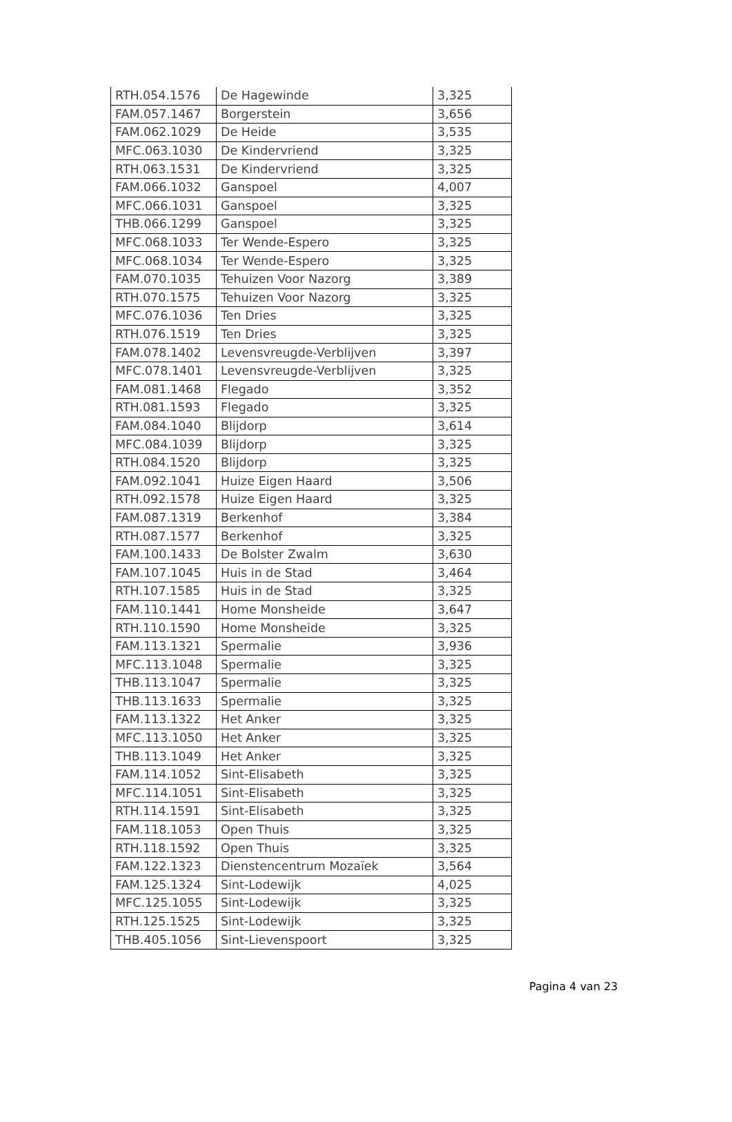| RTH.054.1576 | De Hagewinde | 3,325 |
| FAM.057.1467 | Borgerstein | 3,656 |
| FAM.062.1029 | De Heide | 3,535 |
| MFC.063.1030 | De Kindervriend | 3,325 |
| RTH.063.1531 | De Kindervriend | 3,325 |
| FAM.066.1032 | Ganspoel | 4,007 |
| MFC.066.1031 | Ganspoel | 3,325 |
| THB.066.1299 | Ganspoel | 3,325 |
| MFC.068.1033 | Ter Wende-Espero | 3,325 |
| MFC.068.1034 | Ter Wende-Espero | 3,325 |
| FAM.070.1035 | Tehuizen Voor Nazorg | 3,389 |
| RTH.070.1575 | Tehuizen Voor Nazorg | 3,325 |
| MFC.076.1036 | Ten Dries | 3,325 |
| RTH.076.1519 | Ten Dries | 3,325 |
| FAM.078.1402 | Levensvreugde-Verblijven | 3,397 |
| MFC.078.1401 | Levensvreugde-Verblijven | 3,325 |
| FAM.081.1468 | Flegado | 3,352 |
| RTH.081.1593 | Flegado | 3,325 |
| FAM.084.1040 | Blijdorp | 3,614 |
| MFC.084.1039 | Blijdorp | 3,325 |
| RTH.084.1520 | Blijdorp | 3,325 |
| FAM.092.1041 | Huize Eigen Haard | 3,506 |
| RTH.092.1578 | Huize Eigen Haard | 3,325 |
| FAM.087.1319 | Berkenhof | 3,384 |
| RTH.087.1577 | Berkenhof | 3,325 |
| FAM.100.1433 | De Bolster Zwalm | 3,630 |
| FAM.107.1045 | Huis in de Stad | 3,464 |
| RTH.107.1585 | Huis in de Stad | 3,325 |
| FAM.110.1441 | Home Monsheide | 3,647 |
| RTH.110.1590 | Home Monsheide | 3,325 |
| FAM.113.1321 | Spermalie | 3,936 |
| MFC.113.1048 | Spermalie | 3,325 |
| THB.113.1047 | Spermalie | 3,325 |
| THB.113.1633 | Spermalie | 3,325 |
| FAM.113.1322 | Het Anker | 3,325 |
| MFC.113.1050 | Het Anker | 3,325 |
| THB.113.1049 | Het Anker | 3,325 |
| FAM.114.1052 | Sint-Elisabeth | 3,325 |
| MFC.114.1051 | Sint-Elisabeth | 3,325 |
| RTH.114.1591 | Sint-Elisabeth | 3,325 |
| FAM.118.1053 | Open Thuis | 3,325 |
| RTH.118.1592 | Open Thuis | 3,325 |
| FAM.122.1323 | Dienstencentrum Mozaïek | 3,564 |
| FAM.125.1324 | Sint-Lodewijk | 4,025 |
| MFC.125.1055 | Sint-Lodewijk | 3,325 |
| RTH.125.1525 | Sint-Lodewijk | 3,325 |
| THB.405.1056 | Sint-Lievenspoort | 3,325 |
Pagina 4 van 23